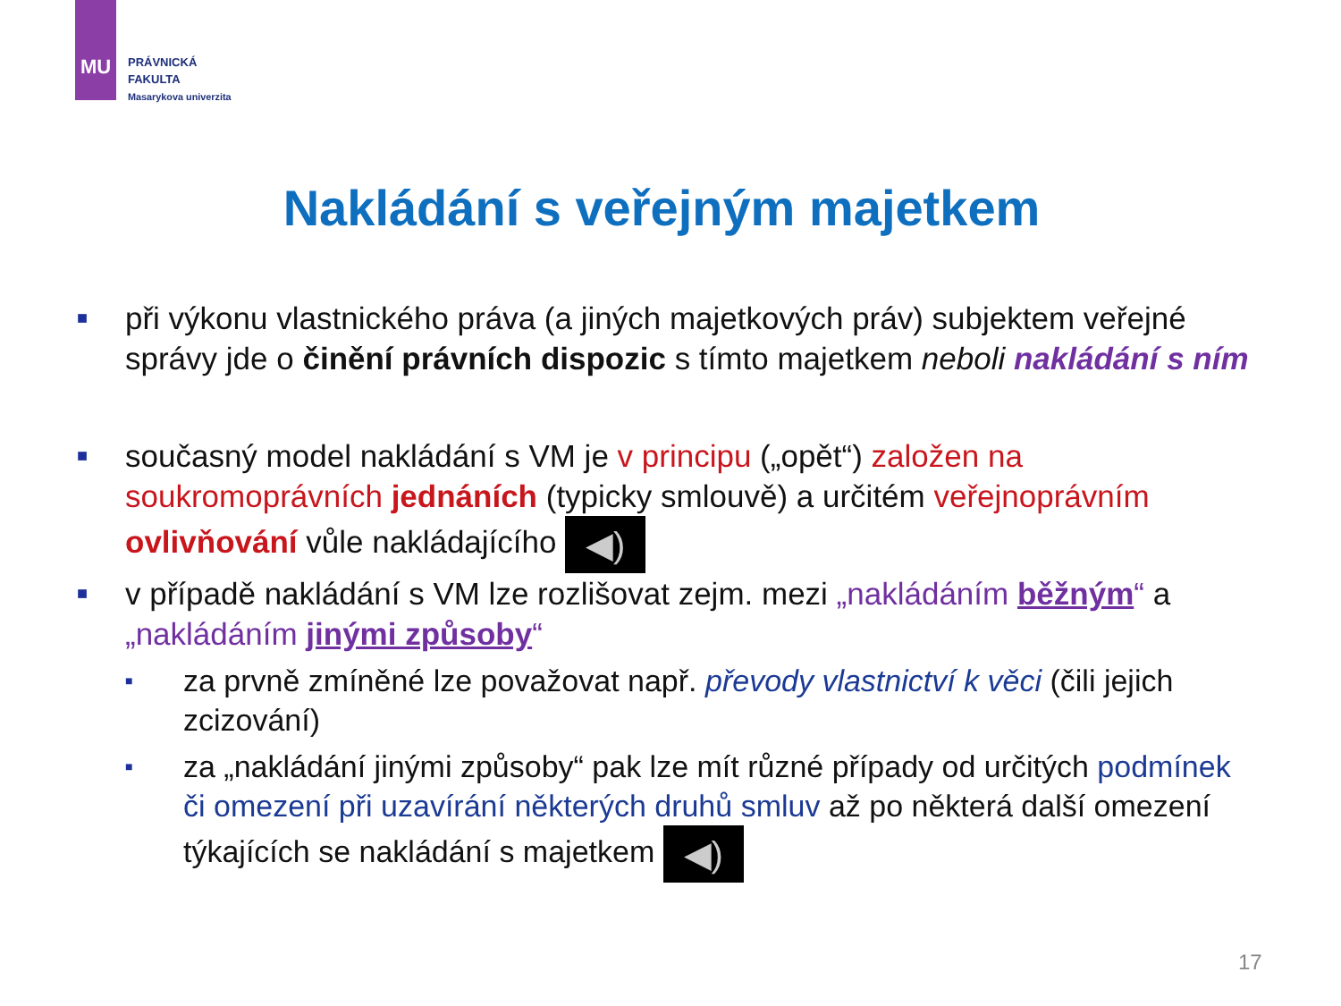MU
PRÁVNICKÁ
FAKULTA
Masarykova univerzita
Nakládání s veřejným majetkem
■ při výkonu vlastnického práva (a jiných majetkových práv) subjektem veřejné správy jde o činění právních dispozic s tímto majetkem neboli nakládání s ním
■ současný model nakládání s VM je v principu („opět“) založen na soukromoprávních jednáních (typicky smlouvě) a určitém veřejnoprávním ovlivňování vůle nakládajícího ◀)
■ v případě nakládání s VM lze rozlišovat zejm. mezi „nakládáním běžným“ a „nakládáním jinými způsoby“
■ za prvně zmíněné lze považovat např. převody vlastnictví k věci (čili jejich zcizování)
■ za „nakládání jinými způsoby“ pak lze mít různé případy od určitých podmínek či omezení při uzavírání některých druhů smluv až po některá další omezení týkajících se nakládání s majetkem ◀)
17